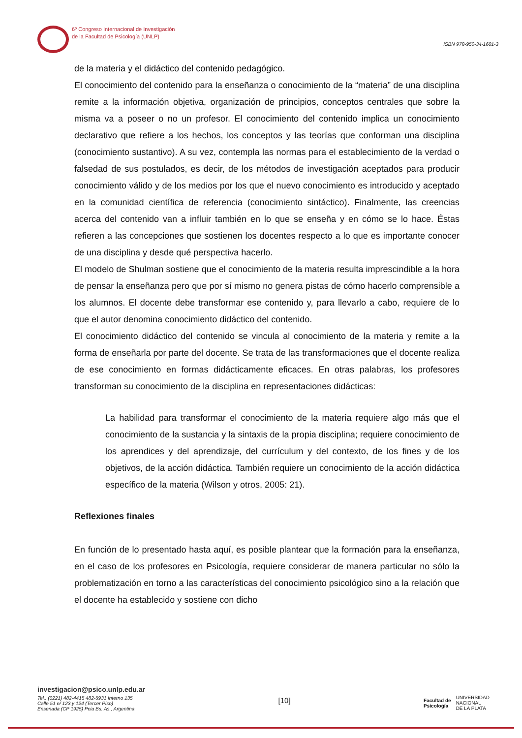6º Congreso Internacional de Investigación
de la Facultad de Psicología (UNLP)
ISBN 978-950-34-1601-3
de la materia y el didáctico del contenido pedagógico.
El conocimiento del contenido para la enseñanza o conocimiento de la “materia” de una disciplina remite a la información objetiva, organización de principios, conceptos centrales que sobre la misma va a poseer o no un profesor. El conocimiento del contenido implica un conocimiento declarativo que refiere a los hechos, los conceptos y las teorías que conforman una disciplina (conocimiento sustantivo). A su vez, contempla las normas para el establecimiento de la verdad o falsedad de sus postulados, es decir, de los métodos de investigación aceptados para producir conocimiento válido y de los medios por los que el nuevo conocimiento es introducido y aceptado en la comunidad científica de referencia (conocimiento sintáctico). Finalmente, las creencias acerca del contenido van a influir también en lo que se enseña y en cómo se lo hace. Éstas refieren a las concepciones que sostienen los docentes respecto a lo que es importante conocer de una disciplina y desde qué perspectiva hacerlo.
El modelo de Shulman sostiene que el conocimiento de la materia resulta imprescindible a la hora de pensar la enseñanza pero que por sí mismo no genera pistas de cómo hacerlo comprensible a los alumnos. El docente debe transformar ese contenido y, para llevarlo a cabo, requiere de lo que el autor denomina conocimiento didáctico del contenido.
El conocimiento didáctico del contenido se vincula al conocimiento de la materia y remite a la forma de enseñarla por parte del docente. Se trata de las transformaciones que el docente realiza de ese conocimiento en formas didácticamente eficaces. En otras palabras, los profesores transforman su conocimiento de la disciplina en representaciones didácticas:
La habilidad para transformar el conocimiento de la materia requiere algo más que el conocimiento de la sustancia y la sintaxis de la propia disciplina; requiere conocimiento de los aprendices y del aprendizaje, del currículum y del contexto, de los fines y de los objetivos, de la acción didáctica. También requiere un conocimiento de la acción didáctica específico de la materia (Wilson y otros, 2005: 21).
Reflexiones finales
En función de lo presentado hasta aquí, es posible plantear que la formación para la enseñanza, en el caso de los profesores en Psicología, requiere considerar de manera particular no sólo la problematización en torno a las características del conocimiento psicológico sino a la relación que el docente ha establecido y sostiene con dicho
investigacion@psico.unlp.edu.ar
Tel.: (0221) 482-4415 482-5931 Interno 135
Calle 51 e/ 123 y 124 (Tercer Piso)
Ensenada (CP 1925) Pcia Bs. As., Argentina
[10]
Facultad de
Psicología UNIVERSIDAD
NACIONAL
DE LA PLATA